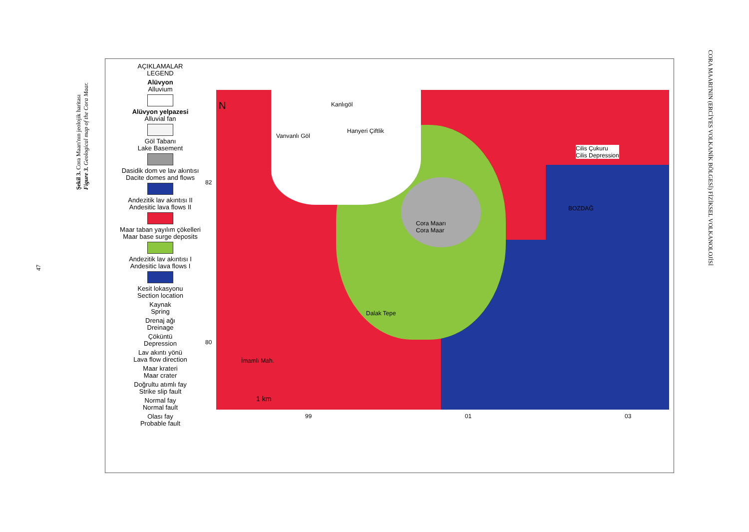CORA MAARI'NIN (ERCİYES VOLKANİK BÖLGESİ) FİZİKSEL VOLKANOLOJİSİ
Şekil 3. Cora Maarı'nın jeolojik haritası
Figure 3. Geological map of the Cora Maar.
47
AÇIKLAMALAR
LEGEND
Alüvyon
Alluvium
Alüvyon yelpazesi
Alluvial fan
Göl Tabanı
Lake Basement
Dasidik dom ve lav akıntısı
Dacite domes and flows
Andezitik lav akıntısı II
Andesitic lava flows II
Maar taban yayılım çökelleri
Maar base surge deposits
Andezitik lav akıntısı I
Andesitic lava flows I
Kesit lokasyonu
Section location
Kaynak
Spring
Drenaj ağı
Dreinage
Çöküntü
Depression
Lav akıntı yönü
Lava flow direction
Maar krateri
Maar crater
Doğrultu atımlı fay
Strike slip fault
Normal fay
Normal fault
Olası fay
Probable fault
N Kanlıgöl
Vanvanlı Göl
Hanyeri Çiftlik
Cilis Çukuru
Cilis Depression
BOZDAĞ
Cora Maarı
Cora Maar
Dalak Tepe
İmamlı Mah.
1 km
82
80
99 01 03